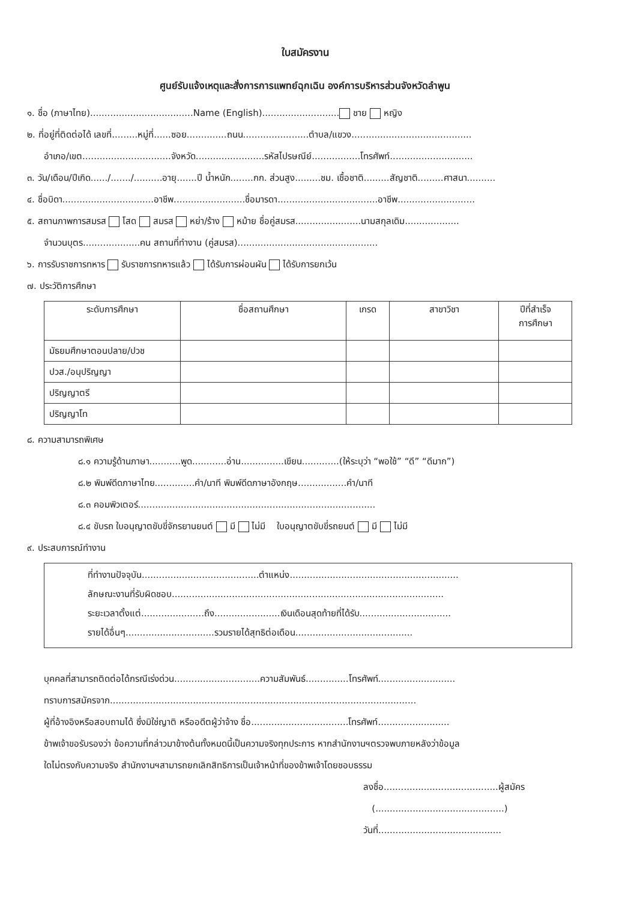ใบสมัครงาน
ศูนย์รับแจ้งเหตุและสั่งการการแพทย์ฉุกเฉิน องค์การบริหารส่วนจังหวัดลำพูน
๑. ชื่อ (ภาษาไทย)....................................Name (English)........................... ชาย หญิง
๒. ที่อยู่ที่ติดต่อได้ เลขที่.........หมู่ที่......ซอย..............ถนน.......................ตำบล/แขวง..........................................
อำเภอ/เขต...............................จังหวัด........................รหัสไปรษณีย์.................โทรศัพท์.............................
๓. วัน/เดือน/ปีเกิด....../......./..........อายุ.......ปี น้ำหนัก........กก. ส่วนสูง.........ชม. เชื้อชาติ.........สัญชาติ.........ศาสนา..........
๔. ชื่อบิดา................................อาชีพ.........................ชื่อมารดา...................................อาชีพ...........................
๕. สถานภาพการสมรส โสด สมรส หย่า/ร้าง หม้าย ชื่อคู่สมรส.......................นามสกุลเดิม...................
จำนวนบุตร....................คน สถานที่ทำงาน (คู่สมรส).................................................
๖. การรับราชการทหาร รับราชการทหารแล้ว ได้รับการผ่อนผัน ได้รับการยกเว้น
๗. ประวัติการศึกษา
| ระดับการศึกษา | ชื่อสถานศึกษา | เกรด | สาขาวิชา | ปีที่สำเร็จ การศึกษา |
| --- | --- | --- | --- | --- |
| มัธยมศึกษาตอนปลาย/ปวช | | | | |
| ปวส./อนุปริญญา | | | | |
| ปริญญาตรี | | | | |
| ปริญญาโท | | | | |
๘. ความสามารถพิเศษ
๘.๑ ความรู้ด้านภาษา...........พูด............อ่าน...............เขียน.............(ให้ระบุว่า “พอใช้” “ดี” “ดีมาก”)
๘.๒ พิมพ์ดีดภาษาไทย..............คำ/นาที พิมพ์ดีดภาษาอังกฤษ.................คำ/นาที
๘.๓ คอมพิวเตอร์...................................................................................
๘.๔ ขับรถ ใบอนุญาตขับขี่จักรยานยนต์ มี ไม่มี ใบอนุญาตขับขี่รถยนต์ มี ไม่มี
๙. ประสบการณ์ทำงาน
ที่ทำงานปัจจุบัน.........................................ตำแหน่ง...........................................................
ลักษณะงานที่รับผิดชอบ...............................................................................................
ระยะเวลาตั้งแต่......................ถึง.......................เงินเดือนสุดท้ายที่ได้รับ................................
รายได้อื่นๆ...............................รวมรายได้สุทธิต่อเดือน.........................................
บุคคลที่สามารถติดต่อได้กรณีเร่งด่วน..............................ความสัมพันธ์...............โทรศัพท์...........................
ทราบการสมัครจาก...........................................................................................................
ผู้ที่อ้างอิงหรือสอบถามได้ ซึ่งมิใช่ญาติ หรืออดีตผู้ว่าจ้าง ชื่อ..................................โทรศัพท์.........................
ข้าพเจ้าขอรับรองว่า ข้อความที่กล่าวมาข้างต้นทั้งหมดนี้เป็นความจริงทุกประการ หากสำนักงานฯตรวจพบภายหลังว่าข้อมูล
ใดไม่ตรงกับความจริง สำนักงานฯสามารถยกเลิกสิทธิการเป็นเจ้าหน้าที่ของข้าพเจ้าโดยชอบธรรม
ลงชื่อ........................................ผู้สมัคร
(.............................................)
วันที่...........................................